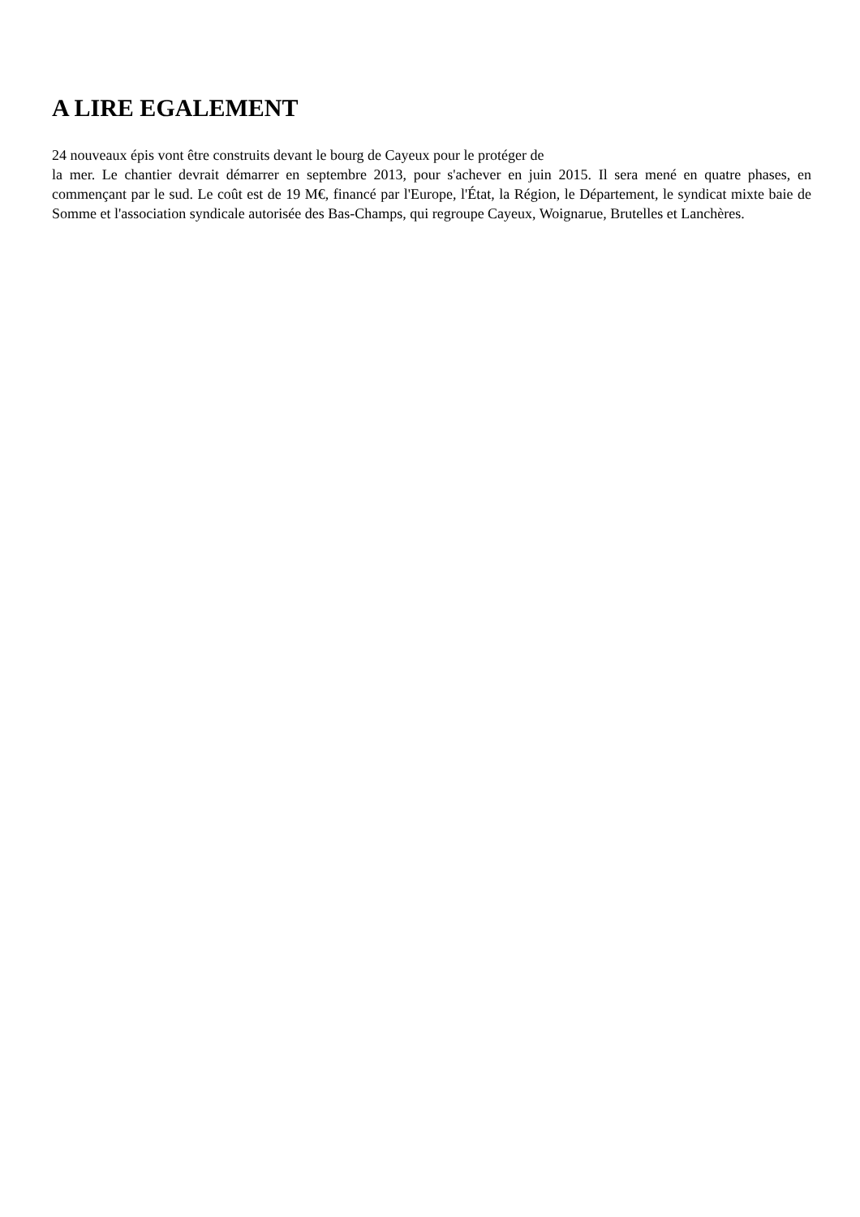A LIRE EGALEMENT
24 nouveaux épis vont être construits devant le bourg de Cayeux pour le protéger de
la mer. Le chantier devrait démarrer en septembre 2013, pour s'achever en juin 2015. Il sera mené en quatre phases, en commençant par le sud. Le coût est de 19 M€, financé par l'Europe, l'État, la Région, le Département, le syndicat mixte baie de Somme et l'association syndicale autorisée des Bas-Champs, qui regroupe Cayeux, Woignarue, Brutelles et Lanchères.